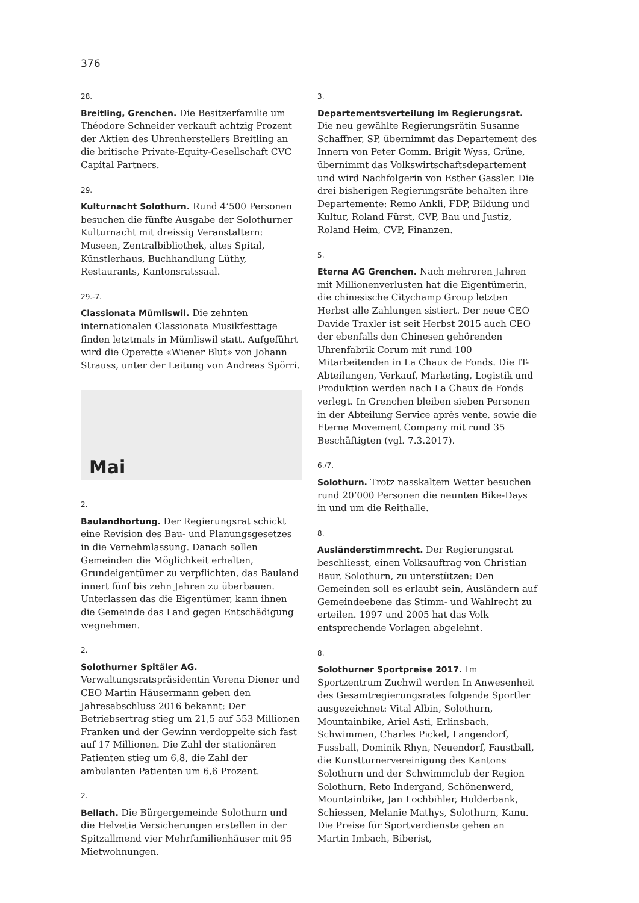376
28.
Breitling, Grenchen. Die Besitzerfamilie um Théodore Schneider verkauft achtzig Prozent der Aktien des Uhrenherstellers Breitling an die britische Private-Equity-Gesellschaft CVC Capital Partners.
29.
Kulturnacht Solothurn. Rund 4’500 Personen besuchen die fünfte Ausgabe der Solothurner Kulturnacht mit dreissig Veranstaltern: Museen, Zentralbibliothek, altes Spital, Künstlerhaus, Buchhandlung Lüthy, Restaurants, Kantonsratssaal.
29.-7.
Classionata Mümliswil. Die zehnten internationalen Classionata Musikfesttage finden letztmals in Mümliswil statt. Aufgeführt wird die Operette «Wiener Blut» von Johann Strauss, unter der Leitung von Andreas Spörri.
Mai
2.
Baulandhortung. Der Regierungsrat schickt eine Revision des Bau- und Planungsgesetzes in die Vernehmlassung. Danach sollen Gemeinden die Möglichkeit erhalten, Grundeigentümer zu verpflichten, das Bauland innert fünf bis zehn Jahren zu überbauen. Unterlassen das die Eigentümer, kann ihnen die Gemeinde das Land gegen Entschädigung wegnehmen.
2.
Solothurner Spitäler AG. Verwaltungsratspräsidentin Verena Diener und CEO Martin Häusermann geben den Jahresabschluss 2016 bekannt: Der Betriebsertrag stieg um 21,5 auf 553 Millionen Franken und der Gewinn verdoppelte sich fast auf 17 Millionen. Die Zahl der stationären Patienten stieg um 6,8, die Zahl der ambulanten Patienten um 6,6 Prozent.
2.
Bellach. Die Bürgergemeinde Solothurn und die Helvetia Versicherungen erstellen in der Spitzallmend vier Mehrfamilienhäuser mit 95 Mietwohnungen.
3.
Departementsverteilung im Regierungsrat. Die neu gewählte Regierungsrätin Susanne Schaffner, SP, übernimmt das Departement des Innern von Peter Gomm. Brigit Wyss, Grüne, übernimmt das Volkswirtschaftsdepartement und wird Nachfolgerin von Esther Gassler. Die drei bisherigen Regierungsräte behalten ihre Departemente: Remo Ankli, FDP, Bildung und Kultur, Roland Fürst, CVP, Bau und Justiz, Roland Heim, CVP, Finanzen.
5.
Eterna AG Grenchen. Nach mehreren Jahren mit Millionenverlusten hat die Eigentümerin, die chinesische Citychamp Group letzten Herbst alle Zahlungen sistiert. Der neue CEO Davide Traxler ist seit Herbst 2015 auch CEO der ebenfalls den Chinesen gehörenden Uhrenfabrik Corum mit rund 100 Mitarbeitenden in La Chaux de Fonds. Die IT-Abteilungen, Verkauf, Marketing, Logistik und Produktion werden nach La Chaux de Fonds verlegt. In Grenchen bleiben sieben Personen in der Abteilung Service après vente, sowie die Eterna Movement Company mit rund 35 Beschäftigten (vgl. 7.3.2017).
6./7.
Solothurn. Trotz nasskaltem Wetter besuchen rund 20’000 Personen die neunten Bike-Days in und um die Reithalle.
8.
Ausländerstimmrecht. Der Regierungsrat beschliesst, einen Volksauftrag von Christian Baur, Solothurn, zu unterstützen: Den Gemeinden soll es erlaubt sein, Ausländern auf Gemeindeebene das Stimm- und Wahlrecht zu erteilen. 1997 und 2005 hat das Volk entsprechende Vorlagen abgelehnt.
8.
Solothurner Sportpreise 2017. Im Sportzentrum Zuchwil werden In Anwesenheit des Gesamtregierungsrates folgende Sportler ausgezeichnet: Vital Albin, Solothurn, Mountainbike, Ariel Asti, Erlinsbach, Schwimmen, Charles Pickel, Langendorf, Fussball, Dominik Rhyn, Neuendorf, Faustball, die Kunstturnervereinigung des Kantons Solothurn und der Schwimmclub der Region Solothurn, Reto Indergand, Schönenwerd, Mountainbike, Jan Lochbihler, Holderbank, Schiessen, Melanie Mathys, Solothurn, Kanu. Die Preise für Sportverdienste gehen an Martin Imbach, Biberist,